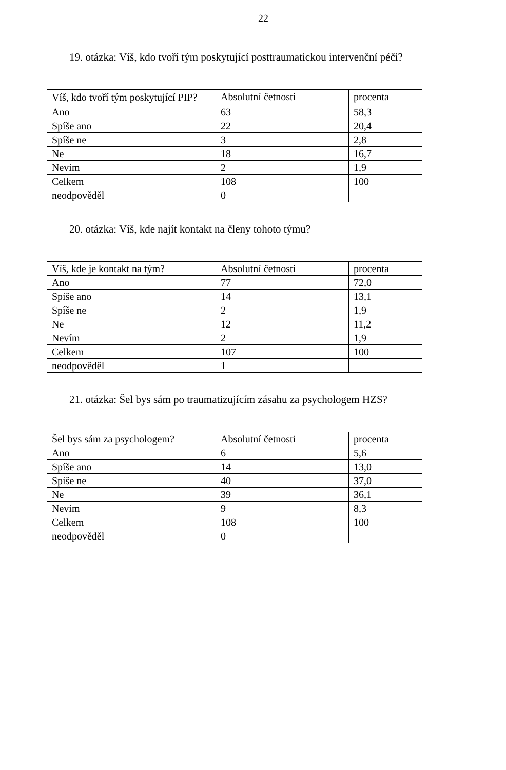22
19. otázka: Víš, kdo tvoří tým poskytující posttraumatickou intervenční péči?
| Víš, kdo tvoří tým poskytující PIP? | Absolutní četnosti | procenta |
| Ano | 63 | 58,3 |
| Spíše ano | 22 | 20,4 |
| Spíše ne | 3 | 2,8 |
| Ne | 18 | 16,7 |
| Nevím | 2 | 1,9 |
| Celkem | 108 | 100 |
| neodpověděl | 0 | |
20. otázka: Víš, kde najít kontakt na členy tohoto týmu?
| Víš, kde je kontakt na tým? | Absolutní četnosti | procenta |
| Ano | 77 | 72,0 |
| Spíše ano | 14 | 13,1 |
| Spíše ne | 2 | 1,9 |
| Ne | 12 | 11,2 |
| Nevím | 2 | 1,9 |
| Celkem | 107 | 100 |
| neodpověděl | 1 | |
21. otázka: Šel bys sám po traumatizujícím zásahu za psychologem HZS?
| Šel bys sám za psychologem? | Absolutní četnosti | procenta |
| Ano | 6 | 5,6 |
| Spíše ano | 14 | 13,0 |
| Spíše ne | 40 | 37,0 |
| Ne | 39 | 36,1 |
| Nevím | 9 | 8,3 |
| Celkem | 108 | 100 |
| neodpověděl | 0 | |